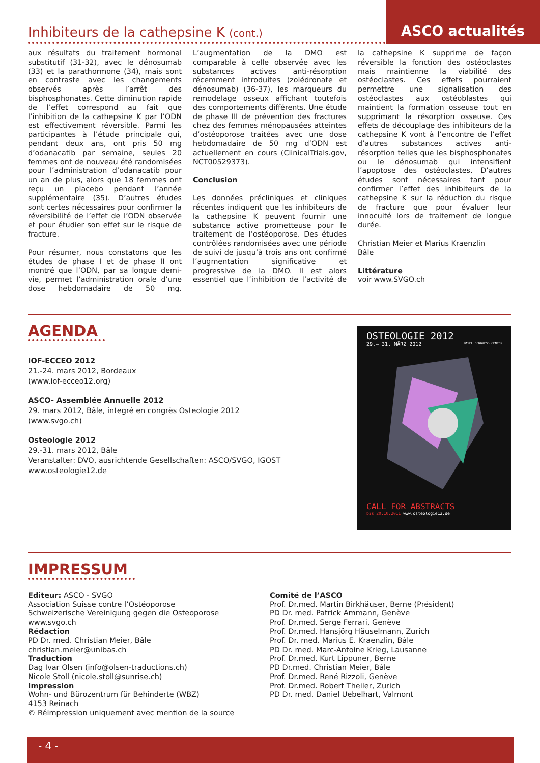Inhibiteurs de la cathepsine K (cont.)
ASCO actualités
aux résultats du traitement hormonal substitutif (31-32), avec le dénosumab (33) et la parathormone (34), mais sont en contraste avec les changements observés après l’arrêt des bisphosphonates. Cette diminution rapide de l’effet correspond au fait que l’inhibition de la cathepsine K par l’ODN est effectivement réversible. Parmi les participantes à l’étude principale qui, pendant deux ans, ont pris 50 mg d’odanacatib par semaine, seules 20 femmes ont de nouveau été randomisées pour l’administration d’odanacatib pour un an de plus, alors que 18 femmes ont reçu un placebo pendant l’année supplémentaire (35). D’autres études sont certes nécessaires pour confirmer la réversibilité de l’effet de l’ODN observée et pour étudier son effet sur le risque de fracture.
Pour résumer, nous constatons que les études de phase I et de phase II ont montré que l’ODN, par sa longue demi-vie, permet l’administration orale d’une dose hebdomadaire de 50 mg. L’augmentation de la DMO est comparable à celle observée avec les substances actives anti-résorption récemment introduites (zolédronate et dénosumab) (36-37), les marqueurs du remodelage osseux affichant toutefois des comportements différents. Une étude de phase III de prévention des fractures chez des femmes ménopausées atteintes d’ostéoporose traitées avec une dose hebdomadaire de 50 mg d’ODN est actuellement en cours (ClinicalTrials.gov, NCT00529373).
Conclusion
Les données précliniques et cliniques récentes indiquent que les inhibiteurs de la cathepsine K peuvent fournir une substance active prometteuse pour le traitement de l’ostéoporose. Des études contrôlées randomisées avec une période de suivi de jusqu’à trois ans ont confirmé l’augmentation significative et progressive de la DMO. Il est alors essentiel que l’inhibition de l’activité de la cathepsine K supprime de façon réversible la fonction des ostéoclastes mais maintienne la viabilité des ostéoclastes. Ces effets pourraient permettre une signalisation des ostéoclastes aux ostéoblastes qui maintient la formation osseuse tout en supprimant la résorption osseuse. Ces effets de découplage des inhibiteurs de la cathepsine K vont à l’encontre de l’effet d’autres substances actives anti-résorption telles que les bisphosphonates ou le dénosumab qui intensifient l’apoptose des ostéoclastes. D’autres études sont nécessaires tant pour confirmer l’effet des inhibiteurs de la cathepsine K sur la réduction du risque de fracture que pour évaluer leur innocuité lors de traitement de longue durée.
Christian Meier et Marius Kraenzlin
Bâle
Littérature
voir www.SVGO.ch
AGENDA
IOF-ECCEO 2012
21.-24. mars 2012, Bordeaux
(www.iof-ecceo12.org)
ASCO- Assemblée Annuelle 2012
29. mars 2012, Bâle, integré en congrès Osteologie 2012
(www.svgo.ch)
Osteologie 2012
29.-31. mars 2012, Bâle
Veranstalter: DVO, ausrichtende Gesellschaften: ASCO/SVGO, IGOST
www.osteologie12.de
OSTEOLOGIE 2012
29.– 31. MÄRZ 2012 BASEL CONGRESS CENTER
CALL FOR ABSTRACTS
bis 20.10.2011 www.osteologie12.de
IMPRESSUM
Editeur: ASCO - SVGO
Association Suisse contre l’Ostéoporose
Schweizerische Vereinigung gegen die Osteoporose
www.svgo.ch
Rédaction
PD Dr. med. Christian Meier, Bâle
christian.meier@unibas.ch
Traduction
Dag Ivar Olsen (info@olsen-traductions.ch)
Nicole Stoll (nicole.stoll@sunrise.ch)
Impression
Wohn- und Bürozentrum für Behinderte (WBZ)
4153 Reinach
© Réimpression uniquement avec mention de la source
Comité de l’ASCO
Prof. Dr.med. Martin Birkhäuser, Berne (Président)
PD Dr. med. Patrick Ammann, Genève
Prof. Dr.med. Serge Ferrari, Genève
Prof. Dr.med. Hansjörg Häuselmann, Zurich
Prof. Dr. med. Marius E. Kraenzlin, Bâle
PD Dr. med. Marc-Antoine Krieg, Lausanne
Prof. Dr.med. Kurt Lippuner, Berne
PD Dr.med. Christian Meier, Bâle
Prof. Dr.med. René Rizzoli, Genève
Prof. Dr.med. Robert Theiler, Zurich
PD Dr. med. Daniel Uebelhart, Valmont
- 4 -